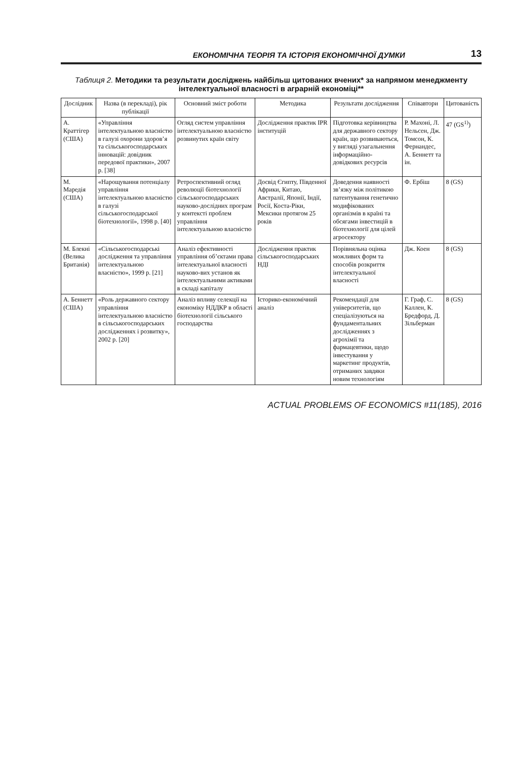ЕКОНОМІЧНА ТЕОРІЯ ТА ІСТОРІЯ ЕКОНОМІЧНОЇ ДУМКИ 13
Таблиця 2. Методики та результати досліджень найбільш цитованих вчених* за напрямом менеджменту інтелектуальної власності в аграрній економіці**
| Дослідник | Назва (в перекладі), рік публікації | Основний зміст роботи | Методика | Результати дослідження | Співавтори | Цитованість |
| --- | --- | --- | --- | --- | --- | --- |
| А. Краттігер (США) | «Управління інтелектуальною власністю в галузі охорони здоров’я та сільськогосподарських інновацій: довідник передової практики», 2007 р. [38] | Огляд систем управління інтелектуальною власністю розвинутих країн світу | Дослідження практик IPR інституцій | Підготовка керівництва для державного сектору країн, що розвиваються, у вигляді узагальнення інформаційно-довідкових ресурсів | Р. Махоні, Л. Нельсен, Дж. Томсон, К. Фернандес, А. Беннетт та ін. | 47 (GS<sup>1)</sup>) |
| М. Маредія (США) | «Нарощування потенціалу управління інтелектуальною власністю в галузі сільськогосподарської біотехнології», 1998 р. [40] | Ретроспективний огляд революції біотехнології сільськогосподарських науково-дослідних програм у контексті проблем управління інтелектуальною власністю | Досвід Єгипту, Південної Африки, Китаю, Австралії, Японії, Індії, Росії, Коста-Ріки, Мексики протягом 25 років | Доведення наявності зв’язку між політикою патентування генетично модифікованих організмів в країні та обсягами інвестицій в біотехнології для цілей агросектору | Ф. Ербіш | 8 (GS) |
| М. Блекні (Велика Британія) | «Сільськогосподарські дослідження та управління інтелектуальною власністю», 1999 р. [21] | Аналіз ефективності управління об’єктами права інтелектуальної власності науково-вих установ як інтелектуальними активами в складі капіталу | Дослідження практик сільськогосподарських НДІ | Порівняльна оцінка можливих форм та способів розкриття інтелектуальної власності | Дж. Коен | 8 (GS) |
| А. Беннетт (США) | «Роль державного сектору управління інтелектуальною власністю в сільськогосподарських дослідженнях і розвитку», 2002 р. [20] | Аналіз впливу селекції на економіку НДДКР в області біотехнології сільського господарства | Історико-економічний аналіз | Рекомендації для університетів, що спеціалізуються на фундаментальних дослідженнях з агрохімії та фармацевтики, щодо інвестування у маркетинг продуктів, отриманих завдяки новим технологіям | Г. Граф, С. Каллен, К. Бредфорд, Д. Зільберман | 8 (GS) |
ACTUAL PROBLEMS OF ECONOMICS #11(185), 2016